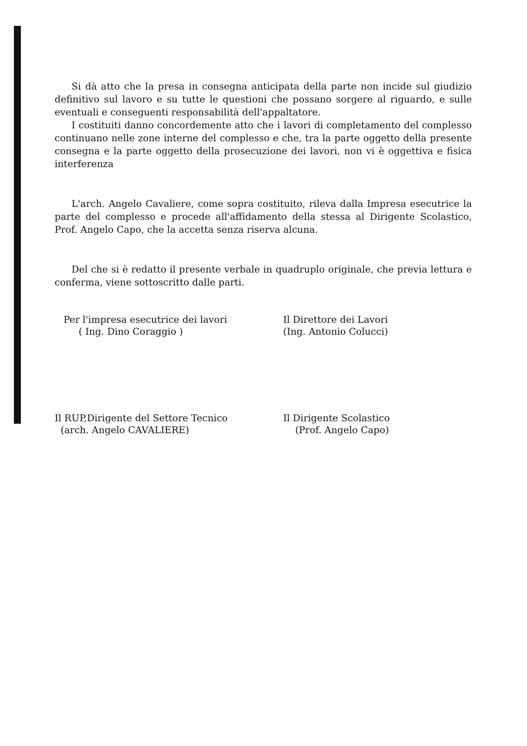Si dà atto che la presa in consegna anticipata della parte non incide sul giudizio definitivo sul lavoro e su tutte le questioni che possano sorgere al riguardo, e sulle eventuali e conseguenti responsabilità dell'appaltatore.
I costituiti danno concordemente atto che i lavori di completamento del complesso continuano nelle zone interne del complesso e che, tra la parte oggetto della presente consegna e la parte oggetto della prosecuzione dei lavori, non vi è oggettiva e fisica interferenza
L'arch. Angelo Cavaliere, come sopra costituito, rileva dalla Impresa esecutrice la parte del complesso e procede all'affidamento della stessa al Dirigente Scolastico, Prof. Angelo Capo, che la accetta senza riserva alcuna.
Del che si è redatto il presente verbale in quadruplo originale, che previa lettura e conferma, viene sottoscritto dalle parti.
Per l'impresa esecutrice dei lavori
( Ing. Dino Coraggio )
Il Direttore dei Lavori
(Ing. Antonio Colucci)
Il RUP,Dirigente del Settore Tecnico
(arch. Angelo CAVALIERE)
Il Dirigente Scolastico
(Prof. Angelo Capo)